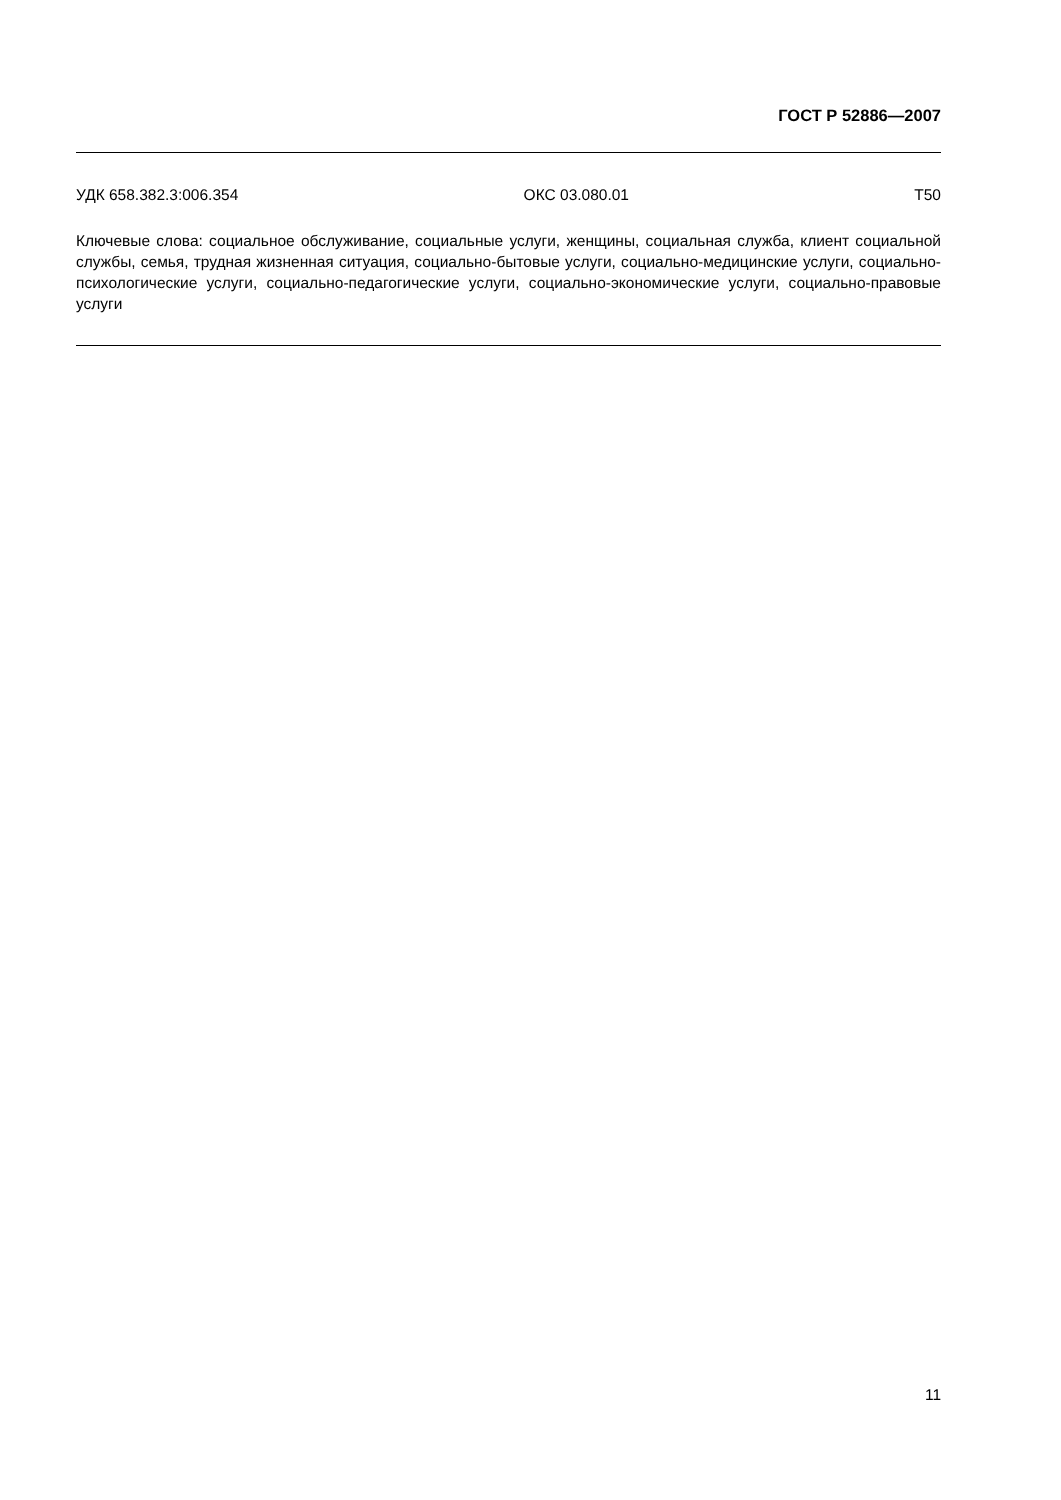ГОСТ Р 52886—2007
УДК 658.382.3:006.354 ОКС 03.080.01 Т50
Ключевые слова: социальное обслуживание, социальные услуги, женщины, социальная служба, клиент социальной службы, семья, трудная жизненная ситуация, социально-бытовые услуги, социально-меди­цинские услуги, социально-психологические услуги, социально-педагогические услуги, социально-эко­номические услуги, социально-правовые услуги
11